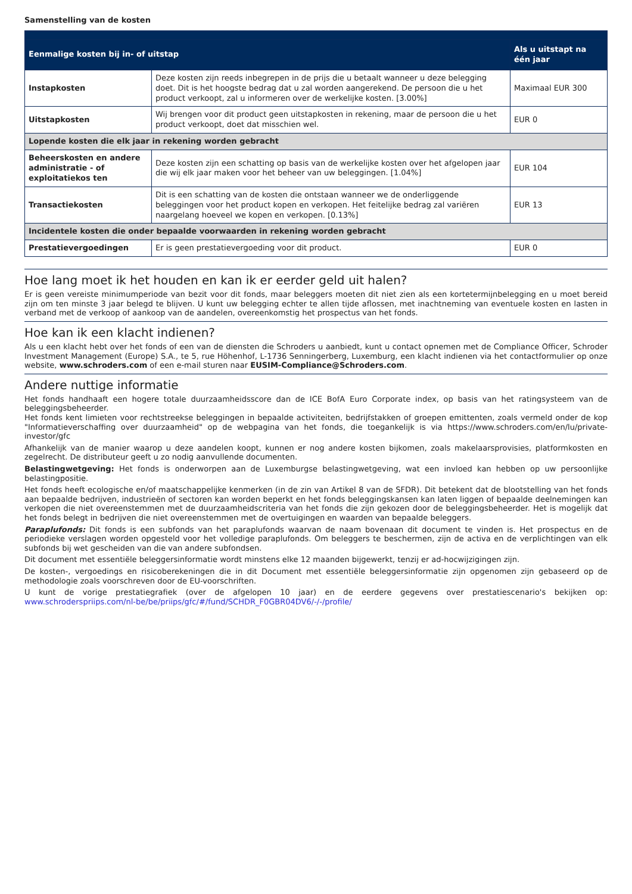Samenstelling van de kosten
| Eenmalige kosten bij in- of uitstap | | Als u uitstapt na één jaar |
| --- | --- | --- |
| Instapkosten | Deze kosten zijn reeds inbegrepen in de prijs die u betaalt wanneer u deze belegging doet. Dit is het hoogste bedrag dat u zal worden aangerekend. De persoon die u het product verkoopt, zal u informeren over de werkelijke kosten. [3.00%] | Maximaal EUR 300 |
| Uitstapkosten | Wij brengen voor dit product geen uitstapkosten in rekening, maar de persoon die u het product verkoopt, doet dat misschien wel. | EUR 0 |
| Lopende kosten die elk jaar in rekening worden gebracht | | |
| Beheerskosten en andere administratie - of exploitatiekos ten | Deze kosten zijn een schatting op basis van de werkelijke kosten over het afgelopen jaar die wij elk jaar maken voor het beheer van uw beleggingen. [1.04%] | EUR 104 |
| Transactiekosten | Dit is een schatting van de kosten die ontstaan wanneer we de onderliggende beleggingen voor het product kopen en verkopen. Het feitelijke bedrag zal variëren naargelang hoeveel we kopen en verkopen. [0.13%] | EUR 13 |
| Incidentele kosten die onder bepaalde voorwaarden in rekening worden gebracht | | |
| Prestatievergoedingen | Er is geen prestatievergoeding voor dit product. | EUR 0 |
Hoe lang moet ik het houden en kan ik er eerder geld uit halen?
Er is geen vereiste minimumperiode van bezit voor dit fonds, maar beleggers moeten dit niet zien als een kortetermijnbelegging en u moet bereid zijn om ten minste 3 jaar belegd te blijven. U kunt uw belegging echter te allen tijde aflossen, met inachtneming van eventuele kosten en lasten in verband met de verkoop of aankoop van de aandelen, overeenkomstig het prospectus van het fonds.
Hoe kan ik een klacht indienen?
Als u een klacht hebt over het fonds of een van de diensten die Schroders u aanbiedt, kunt u contact opnemen met de Compliance Officer, Schroder Investment Management (Europe) S.A., te 5, rue Höhenhof, L-1736 Senningerberg, Luxemburg, een klacht indienen via het contactformulier op onze website, www.schroders.com of een e-mail sturen naar EUSIM-Compliance@Schroders.com.
Andere nuttige informatie
Het fonds handhaaft een hogere totale duurzaamheidsscore dan de ICE BofA Euro Corporate index, op basis van het ratingsysteem van de beleggingsbeheerder.
Het fonds kent limieten voor rechtstreekse beleggingen in bepaalde activiteiten, bedrijfstakken of groepen emittenten, zoals vermeld onder de kop "Informatieverschaffing over duurzaamheid" op de webpagina van het fonds, die toegankelijk is via https://www.schroders.com/en/lu/private-investor/gfc
Afhankelijk van de manier waarop u deze aandelen koopt, kunnen er nog andere kosten bijkomen, zoals makelaarsprovisies, platformkosten en zegelrecht. De distributeur geeft u zo nodig aanvullende documenten.
Belastingwetgeving: Het fonds is onderworpen aan de Luxemburgse belastingwetgeving, wat een invloed kan hebben op uw persoonlijke belastingpositie.
Het fonds heeft ecologische en/of maatschappelijke kenmerken (in de zin van Artikel 8 van de SFDR). Dit betekent dat de blootstelling van het fonds aan bepaalde bedrijven, industrieën of sectoren kan worden beperkt en het fonds beleggingskansen kan laten liggen of bepaalde deelnemingen kan verkopen die niet overeenstemmen met de duurzaamheidscriteria van het fonds die zijn gekozen door de beleggingsbeheerder. Het is mogelijk dat het fonds belegt in bedrijven die niet overeenstemmen met de overtuigingen en waarden van bepaalde beleggers.
Paraplufonds: Dit fonds is een subfonds van het paraplufonds waarvan de naam bovenaan dit document te vinden is. Het prospectus en de periodieke verslagen worden opgesteld voor het volledige paraplufonds. Om beleggers te beschermen, zijn de activa en de verplichtingen van elk subfonds bij wet gescheiden van die van andere subfondsen.
Dit document met essentiële beleggersinformatie wordt minstens elke 12 maanden bijgewerkt, tenzij er ad-hocwijzigingen zijn.
De kosten-, vergoedings en risicoberekeningen die in dit Document met essentiële beleggersinformatie zijn opgenomen zijn gebaseerd op de methodologie zoals voorschreven door de EU-voorschriften.
U kunt de vorige prestatiegrafiek (over de afgelopen 10 jaar) en de eerdere gegevens over prestatiescenario's bekijken op: www.schroderspriips.com/nl-be/be/priips/gfc/#/fund/SCHDR_F0GBR04DV6/-/-/profile/